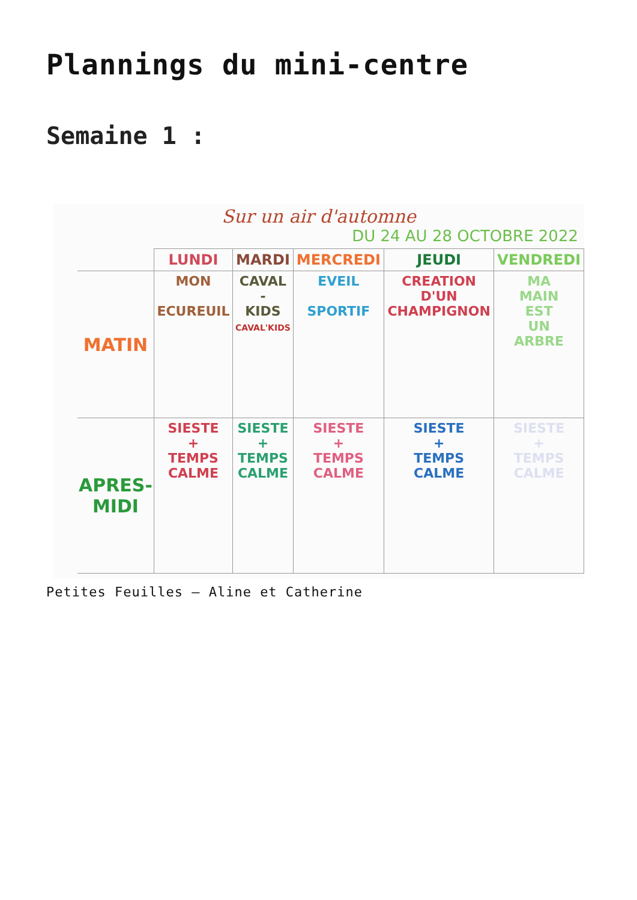Plannings du mini-centre
Semaine 1 :
Sur un air d'automne
DU 24 AU 28 OCTOBRE 2022
| | LUNDI | MARDI | MERCREDI | JEUDI | VENDREDI |
| --- | --- | --- | --- | --- | --- |
| MATIN | MON ECUREUIL | CAVAL - KIDS CAVAL'KIDS | EVEIL SPORTIF | CREATION D'UN CHAMPIGNON | MA MAIN EST UN ARBRE |
| APRES-MIDI | SIESTE + TEMPS CALME | SIESTE + TEMPS CALME | SIESTE + TEMPS CALME | SIESTE + TEMPS CALME | SIESTE + TEMPS CALME |
Petites Feuilles – Aline et Catherine